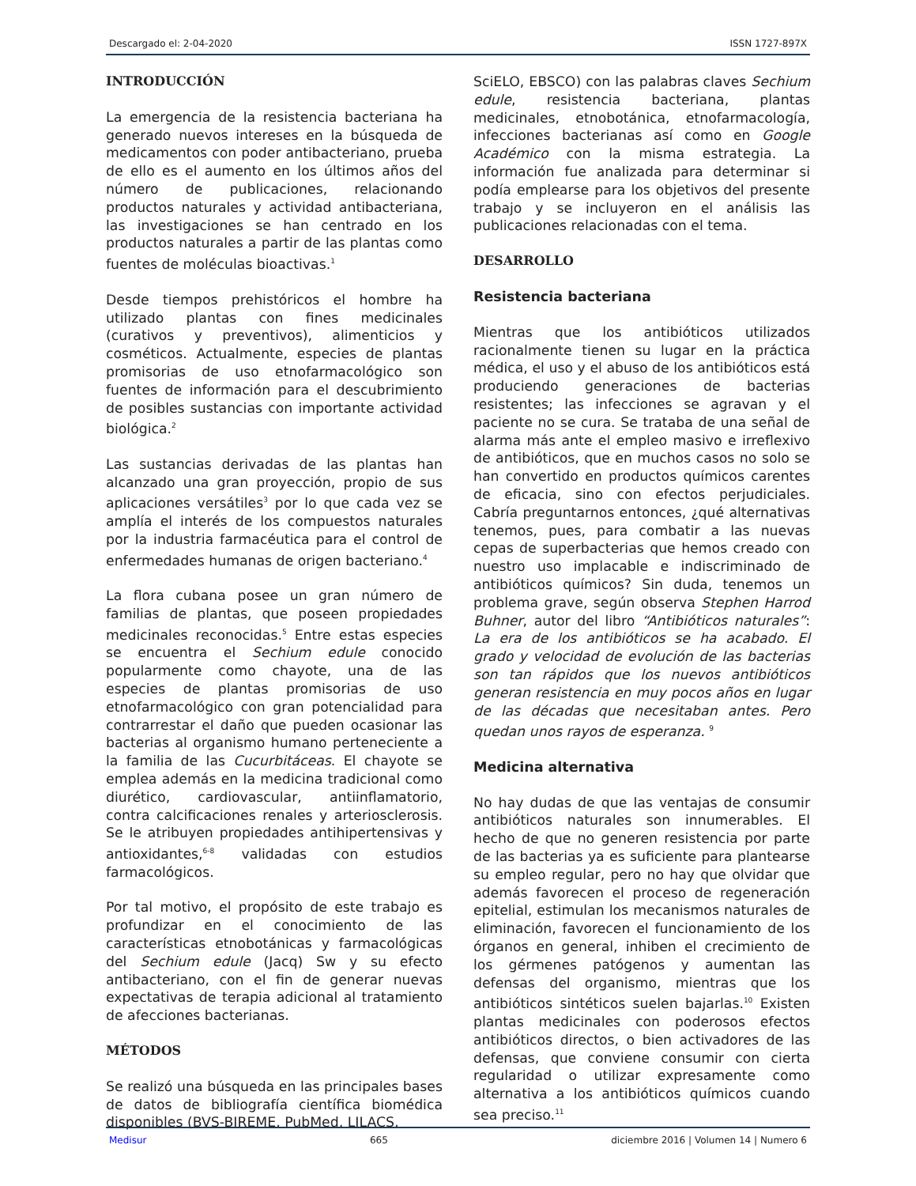Descargado el: 2-04-2020 ISSN 1727-897X
INTRODUCCIÓN
La emergencia de la resistencia bacteriana ha generado nuevos intereses en la búsqueda de medicamentos con poder antibacteriano, prueba de ello es el aumento en los últimos años del número de publicaciones, relacionando productos naturales y actividad antibacteriana, las investigaciones se han centrado en los productos naturales a partir de las plantas como fuentes de moléculas bioactivas.<sup>1</sup>
Desde tiempos prehistóricos el hombre ha utilizado plantas con fines medicinales (curativos y preventivos), alimenticios y cosméticos. Actualmente, especies de plantas promisorias de uso etnofarmacológico son fuentes de información para el descubrimiento de posibles sustancias con importante actividad biológica.<sup>2</sup>
Las sustancias derivadas de las plantas han alcanzado una gran proyección, propio de sus aplicaciones versátiles<sup>3</sup> por lo que cada vez se amplía el interés de los compuestos naturales por la industria farmacéutica para el control de enfermedades humanas de origen bacteriano.<sup>4</sup>
La flora cubana posee un gran número de familias de plantas, que poseen propiedades medicinales reconocidas.<sup>5</sup> Entre estas especies se encuentra el Sechium edule conocido popularmente como chayote, una de las especies de plantas promisorias de uso etnofarmacológico con gran potencialidad para contrarrestar el daño que pueden ocasionar las bacterias al organismo humano perteneciente a la familia de las Cucurbitáceas. El chayote se emplea además en la medicina tradicional como diurético, cardiovascular, antiinflamatorio, contra calcificaciones renales y arteriosclerosis. Se le atribuyen propiedades antihipertensivas y antioxidantes,<sup>6-8</sup> validadas con estudios farmacológicos.
Por tal motivo, el propósito de este trabajo es profundizar en el conocimiento de las características etnobotánicas y farmacológicas del Sechium edule (Jacq) Sw y su efecto antibacteriano, con el fin de generar nuevas expectativas de terapia adicional al tratamiento de afecciones bacterianas.
MÉTODOS
Se realizó una búsqueda en las principales bases de datos de bibliografía científica biomédica disponibles (BVS-BIREME, PubMed, LILACS,
SciELO, EBSCO) con las palabras claves Sechium edule, resistencia bacteriana, plantas medicinales, etnobotánica, etnofarmacología, infecciones bacterianas así como en Google Académico con la misma estrategia. La información fue analizada para determinar si podía emplearse para los objetivos del presente trabajo y se incluyeron en el análisis las publicaciones relacionadas con el tema.
DESARROLLO
Resistencia bacteriana
Mientras que los antibióticos utilizados racionalmente tienen su lugar en la práctica médica, el uso y el abuso de los antibióticos está produciendo generaciones de bacterias resistentes; las infecciones se agravan y el paciente no se cura. Se trataba de una señal de alarma más ante el empleo masivo e irreflexivo de antibióticos, que en muchos casos no solo se han convertido en productos químicos carentes de eficacia, sino con efectos perjudiciales. Cabría preguntarnos entonces, ¿qué alternativas tenemos, pues, para combatir a las nuevas cepas de superbacterias que hemos creado con nuestro uso implacable e indiscriminado de antibióticos químicos? Sin duda, tenemos un problema grave, según observa Stephen Harrod Buhner, autor del libro “Antibióticos naturales”: La era de los antibióticos se ha acabado. El grado y velocidad de evolución de las bacterias son tan rápidos que los nuevos antibióticos generan resistencia en muy pocos años en lugar de las décadas que necesitaban antes. Pero quedan unos rayos de esperanza. <sup>9</sup>
Medicina alternativa
No hay dudas de que las ventajas de consumir antibióticos naturales son innumerables. El hecho de que no generen resistencia por parte de las bacterias ya es suficiente para plantearse su empleo regular, pero no hay que olvidar que además favorecen el proceso de regeneración epitelial, estimulan los mecanismos naturales de eliminación, favorecen el funcionamiento de los órganos en general, inhiben el crecimiento de los gérmenes patógenos y aumentan las defensas del organismo, mientras que los antibióticos sintéticos suelen bajarlas.<sup>10</sup> Existen plantas medicinales con poderosos efectos antibióticos directos, o bien activadores de las defensas, que conviene consumir con cierta regularidad o utilizar expresamente como alternativa a los antibióticos químicos cuando sea preciso.<sup>11</sup>
Medisur 665 diciembre 2016 | Volumen 14 | Numero 6